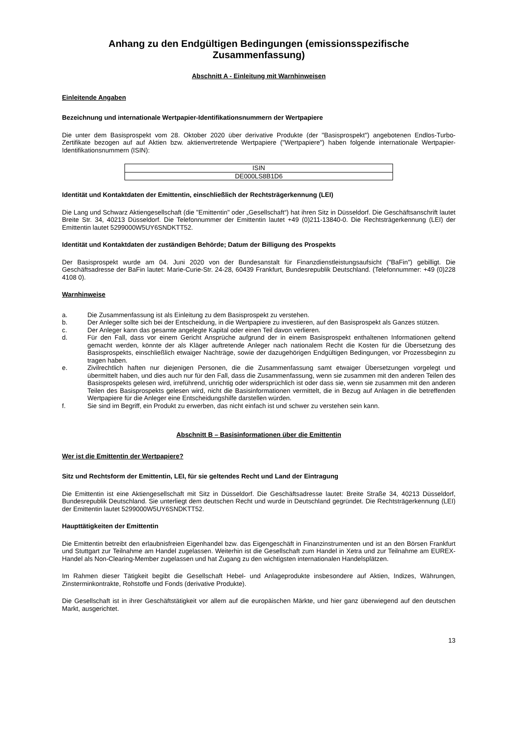Anhang zu den Endgültigen Bedingungen (emissionsspezifische Zusammenfassung)
Abschnitt A - Einleitung mit Warnhinweisen
Einleitende Angaben
Bezeichnung und internationale Wertpapier-Identifikationsnummern der Wertpapiere
Die unter dem Basisprospekt vom 28. Oktober 2020 über derivative Produkte (der "Basisprospekt") angebotenen Endlos-Turbo-Zertifikate bezogen auf auf Aktien bzw. aktienvertretende Wertpapiere ("Wertpapiere") haben folgende internationale Wertpapier-Identifikationsnummern (ISIN):
| ISIN |
| --- |
| DE000LS8B1D6 |
Identität und Kontaktdaten der Emittentin, einschließlich der Rechtsträgerkennung (LEI)
Die Lang und Schwarz Aktiengesellschaft (die "Emittentin" oder „Gesellschaft“) hat ihren Sitz in Düsseldorf. Die Geschäftsanschrift lautet Breite Str. 34, 40213 Düsseldorf. Die Telefonnummer der Emittentin lautet +49 (0)211-13840-0. Die Rechtsträgerkennung (LEI) der Emittentin lautet 5299000W5UY6SNDKTT52.
Identität und Kontaktdaten der zuständigen Behörde; Datum der Billigung des Prospekts
Der Basisprospekt wurde am 04. Juni 2020 von der Bundesanstalt für Finanzdienstleistungsaufsicht ("BaFin") gebilligt. Die Geschäftsadresse der BaFin lautet: Marie-Curie-Str. 24-28, 60439 Frankfurt, Bundesrepublik Deutschland. (Telefonnummer: +49 (0)228 4108 0).
Warnhinweise
a. Die Zusammenfassung ist als Einleitung zu dem Basisprospekt zu verstehen.
b. Der Anleger sollte sich bei der Entscheidung, in die Wertpapiere zu investieren, auf den Basisprospekt als Ganzes stützen.
c. Der Anleger kann das gesamte angelegte Kapital oder einen Teil davon verlieren.
d. Für den Fall, dass vor einem Gericht Ansprüche aufgrund der in einem Basisprospekt enthaltenen Informationen geltend gemacht werden, könnte der als Kläger auftretende Anleger nach nationalem Recht die Kosten für die Übersetzung des Basisprospekts, einschließlich etwaiger Nachträge, sowie der dazugehörigen Endgültigen Bedingungen, vor Prozessbeginn zu tragen haben.
e. Zivilrechtlich haften nur diejenigen Personen, die die Zusammenfassung samt etwaiger Übersetzungen vorgelegt und übermittelt haben, und dies auch nur für den Fall, dass die Zusammenfassung, wenn sie zusammen mit den anderen Teilen des Basisprospekts gelesen wird, irreführend, unrichtig oder widersprüchlich ist oder dass sie, wenn sie zusammen mit den anderen Teilen des Basisprospekts gelesen wird, nicht die Basisinformationen vermittelt, die in Bezug auf Anlagen in die betreffenden Wertpapiere für die Anleger eine Entscheidungshilfe darstellen würden.
f. Sie sind im Begriff, ein Produkt zu erwerben, das nicht einfach ist und schwer zu verstehen sein kann.
Abschnitt B – Basisinformationen über die Emittentin
Wer ist die Emittentin der Wertpapiere?
Sitz und Rechtsform der Emittentin, LEI, für sie geltendes Recht und Land der Eintragung
Die Emittentin ist eine Aktiengesellschaft mit Sitz in Düsseldorf. Die Geschäftsadresse lautet: Breite Straße 34, 40213 Düsseldorf, Bundesrepublik Deutschland. Sie unterliegt dem deutschen Recht und wurde in Deutschland gegründet. Die Rechtsträgerkennung (LEI) der Emittentin lautet 5299000W5UY6SNDKTT52.
Haupttätigkeiten der Emittentin
Die Emittentin betreibt den erlaubnisfreien Eigenhandel bzw. das Eigengeschäft in Finanzinstrumenten und ist an den Börsen Frankfurt und Stuttgart zur Teilnahme am Handel zugelassen. Weiterhin ist die Gesellschaft zum Handel in Xetra und zur Teilnahme am EUREX-Handel als Non-Clearing-Member zugelassen und hat Zugang zu den wichtigsten internationalen Handelsplätzen.
Im Rahmen dieser Tätigkeit begibt die Gesellschaft Hebel- und Anlageprodukte insbesondere auf Aktien, Indizes, Währungen, Zinsterminkontrakte, Rohstoffe und Fonds (derivative Produkte).
Die Gesellschaft ist in ihrer Geschäftstätigkeit vor allem auf die europäischen Märkte, und hier ganz überwiegend auf den deutschen Markt, ausgerichtet.
13